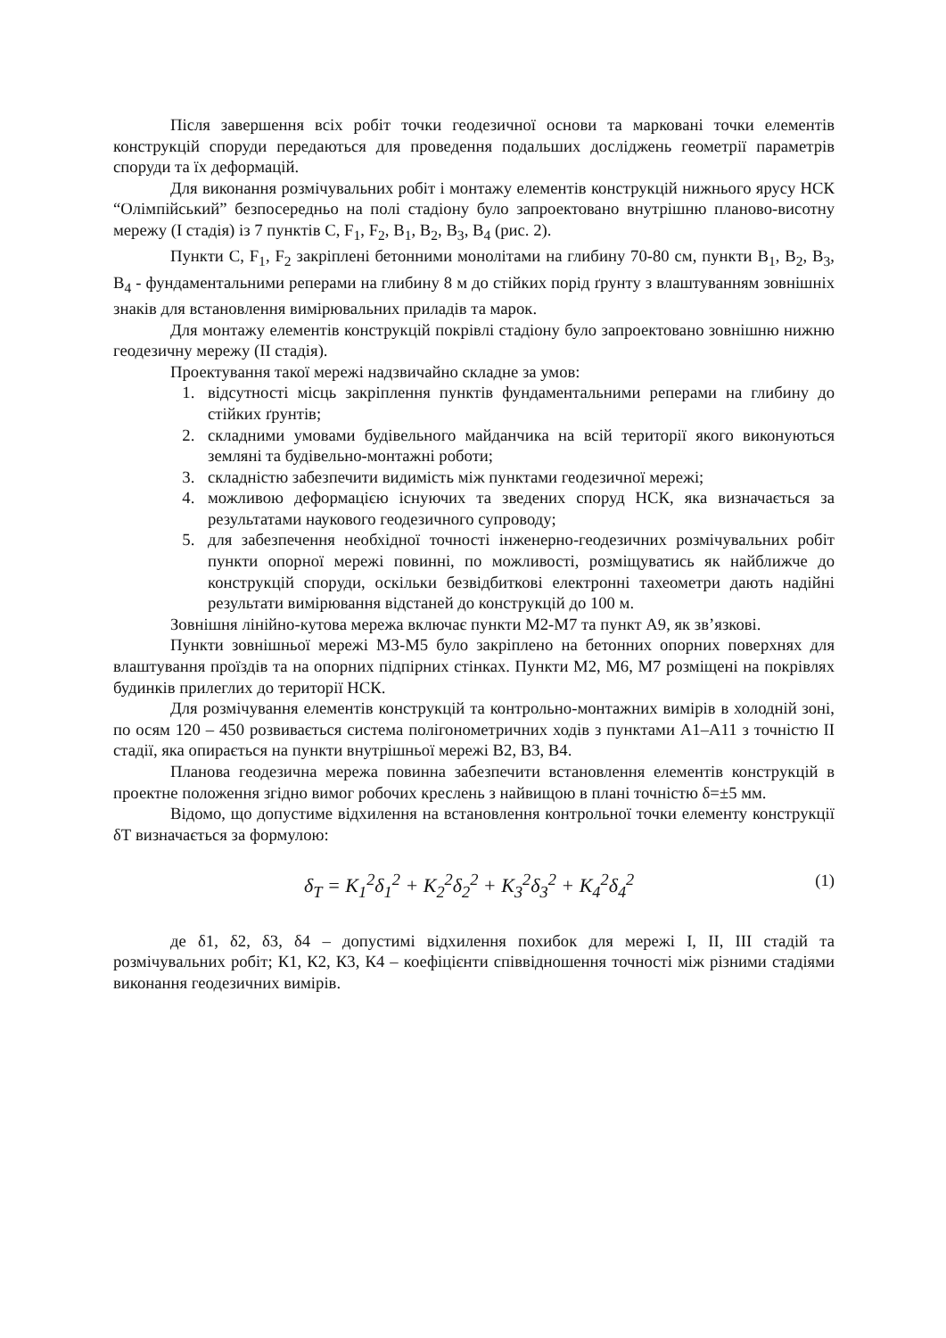Після завершення всіх робіт точки геодезичної основи та марковані точки елементів конструкцій споруди передаються для проведення подальших досліджень геометрії параметрів споруди та їх деформацій.
Для виконання розмічувальних робіт і монтажу елементів конструкцій нижнього ярусу НСК “Олімпійський” безпосередньо на полі стадіону було запроектовано внутрішню планово-висотну мережу (І стадія) із 7 пунктів С, F<sub>1</sub>, F<sub>2</sub>, B<sub>1</sub>, B<sub>2</sub>, B<sub>3</sub>, B<sub>4</sub> (рис. 2).
Пункти С, F<sub>1</sub>, F<sub>2</sub> закріплені бетонними монолітами на глибину 70-80 см, пункти B<sub>1</sub>, B<sub>2</sub>, B<sub>3</sub>, B<sub>4</sub> - фундаментальними реперами на глибину 8 м до стійких порід ґрунту з влаштуванням зовнішніх знаків для встановлення вимірювальних приладів та марок.
Для монтажу елементів конструкцій покрівлі стадіону було запроектовано зовнішню нижню геодезичну мережу (ІІ стадія).
Проектування такої мережі надзвичайно складне за умов:
1. відсутності місць закріплення пунктів фундаментальними реперами на глибину до стійких ґрунтів;
2. складними умовами будівельного майданчика на всій території якого виконуються земляні та будівельно-монтажні роботи;
3. складністю забезпечити видимість між пунктами геодезичної мережі;
4. можливою деформацією існуючих та зведених споруд НСК, яка визначається за результатами наукового геодезичного супроводу;
5. для забезпечення необхідної точності інженерно-геодезичних розмічувальних робіт пункти опорної мережі повинні, по можливості, розміщуватись як найближче до конструкцій споруди, оскільки безвідбиткові електронні тахеометри дають надійні результати вимірювання відстаней до конструкцій до 100 м.
Зовнішня лінійно-кутова мережа включає пункти М2-М7 та пункт А9, як зв’язкові.
Пункти зовнішньої мережі М3-М5 було закріплено на бетонних опорних поверхнях для влаштування проїздів та на опорних підпірних стінках. Пункти М2, М6, М7 розміщені на покрівлях будинків прилеглих до території НСК.
Для розмічування елементів конструкцій та контрольно-монтажних вимірів в холодній зоні, по осям 120 – 450 розвивається система полігонометричних ходів з пунктами А1–А11 з точністю ІІ стадії, яка опирається на пункти внутрішньої мережі В2, В3, В4.
Планова геодезична мережа повинна забезпечити встановлення елементів конструкцій в проектне положення згідно вимог робочих креслень з найвищою в плані точністю δ=±5 мм.
Відомо, що допустиме відхилення на встановлення контрольної точки елементу конструкції δТ визначається за формулою:
δ<sub>T</sub> = K<sub>1</sub><sup>2</sup>δ<sub>1</sub><sup>2</sup> + K<sub>2</sub><sup>2</sup>δ<sub>2</sub><sup>2</sup> + K<sub>3</sub><sup>2</sup>δ<sub>3</sub><sup>2</sup> + K<sub>4</sub><sup>2</sup>δ<sub>4</sub><sup>2</sup> (1)
де δ1, δ2, δ3, δ4 – допустимі відхилення похибок для мережі І, ІІ, ІІІ стадій та розмічувальних робіт; К1, К2, К3, К4 – коефіцієнти співвідношення точності між різними стадіями виконання геодезичних вимірів.